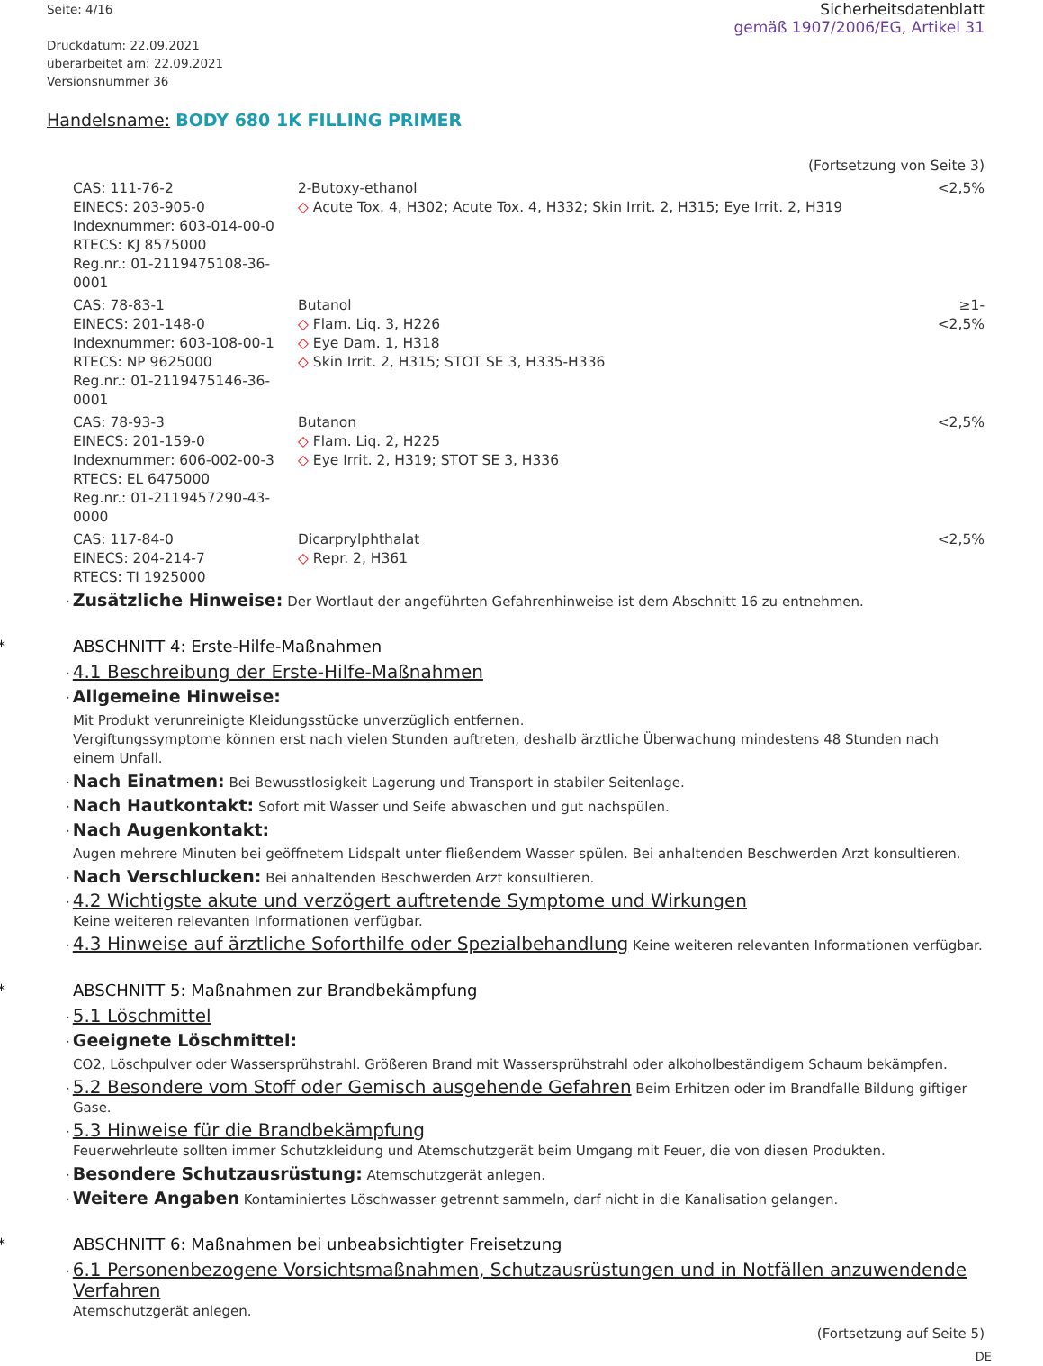Seite: 4/16
Druckdatum: 22.09.2021
überarbeitet am: 22.09.2021
Versionsnummer 36
Sicherheitsdatenblatt
gemäß 1907/2006/EG, Artikel 31
Handelsname: BODY 680 1K FILLING PRIMER
(Fortsetzung von Seite 3)
| CAS: 111-76-2 EINECS: 203-905-0 Indexnummer: 603-014-00-0 RTECS: KJ 8575000 Reg.nr.: 01-2119475108-36-0001 | 2-Butoxy-ethanol ◇ Acute Tox. 4, H302; Acute Tox. 4, H332; Skin Irrit. 2, H315; Eye Irrit. 2, H319 | <2,5% |
| CAS: 78-83-1 EINECS: 201-148-0 Indexnummer: 603-108-00-1 RTECS: NP 9625000 Reg.nr.: 01-2119475146-36-0001 | Butanol ◇ Flam. Liq. 3, H226 ◇ Eye Dam. 1, H318 ◇ Skin Irrit. 2, H315; STOT SE 3, H335-H336 | ≥1-<2,5% |
| CAS: 78-93-3 EINECS: 201-159-0 Indexnummer: 606-002-00-3 RTECS: EL 6475000 Reg.nr.: 01-2119457290-43-0000 | Butanon ◇ Flam. Liq. 2, H225 ◇ Eye Irrit. 2, H319; STOT SE 3, H336 | <2,5% |
| CAS: 117-84-0 EINECS: 204-214-7 RTECS: TI 1925000 | Dicarprylphthalat ◇ Repr. 2, H361 | <2,5% |
· Zusätzliche Hinweise: Der Wortlaut der angeführten Gefahrenhinweise ist dem Abschnitt 16 zu entnehmen.
* ABSCHNITT 4: Erste-Hilfe-Maßnahmen
· 4.1 Beschreibung der Erste-Hilfe-Maßnahmen
· Allgemeine Hinweise:
Mit Produkt verunreinigte Kleidungsstücke unverzüglich entfernen.
Vergiftungssymptome können erst nach vielen Stunden auftreten, deshalb ärztliche Überwachung mindestens 48 Stunden nach einem Unfall.
· Nach Einatmen: Bei Bewusstlosigkeit Lagerung und Transport in stabiler Seitenlage.
· Nach Hautkontakt: Sofort mit Wasser und Seife abwaschen und gut nachspülen.
· Nach Augenkontakt:
Augen mehrere Minuten bei geöffnetem Lidspalt unter fließendem Wasser spülen. Bei anhaltenden Beschwerden Arzt konsultieren.
· Nach Verschlucken: Bei anhaltenden Beschwerden Arzt konsultieren.
· 4.2 Wichtigste akute und verzögert auftretende Symptome und Wirkungen
Keine weiteren relevanten Informationen verfügbar.
· 4.3 Hinweise auf ärztliche Soforthilfe oder Spezialbehandlung Keine weiteren relevanten Informationen verfügbar.
* ABSCHNITT 5: Maßnahmen zur Brandbekämpfung
· 5.1 Löschmittel
· Geeignete Löschmittel:
CO2, Löschpulver oder Wassersprühstrahl. Größeren Brand mit Wassersprühstrahl oder alkoholbeständigem Schaum bekämpfen.
· 5.2 Besondere vom Stoff oder Gemisch ausgehende Gefahren Beim Erhitzen oder im Brandfalle Bildung giftiger Gase.
· 5.3 Hinweise für die Brandbekämpfung
Feuerwehrleute sollten immer Schutzkleidung und Atemschutzgerät beim Umgang mit Feuer, die von diesen Produkten.
· Besondere Schutzausrüstung: Atemschutzgerät anlegen.
· Weitere Angaben Kontaminiertes Löschwasser getrennt sammeln, darf nicht in die Kanalisation gelangen.
* ABSCHNITT 6: Maßnahmen bei unbeabsichtigter Freisetzung
· 6.1 Personenbezogene Vorsichtsmaßnahmen, Schutzausrüstungen und in Notfällen anzuwendende Verfahren
Atemschutzgerät anlegen.
(Fortsetzung auf Seite 5)
DE